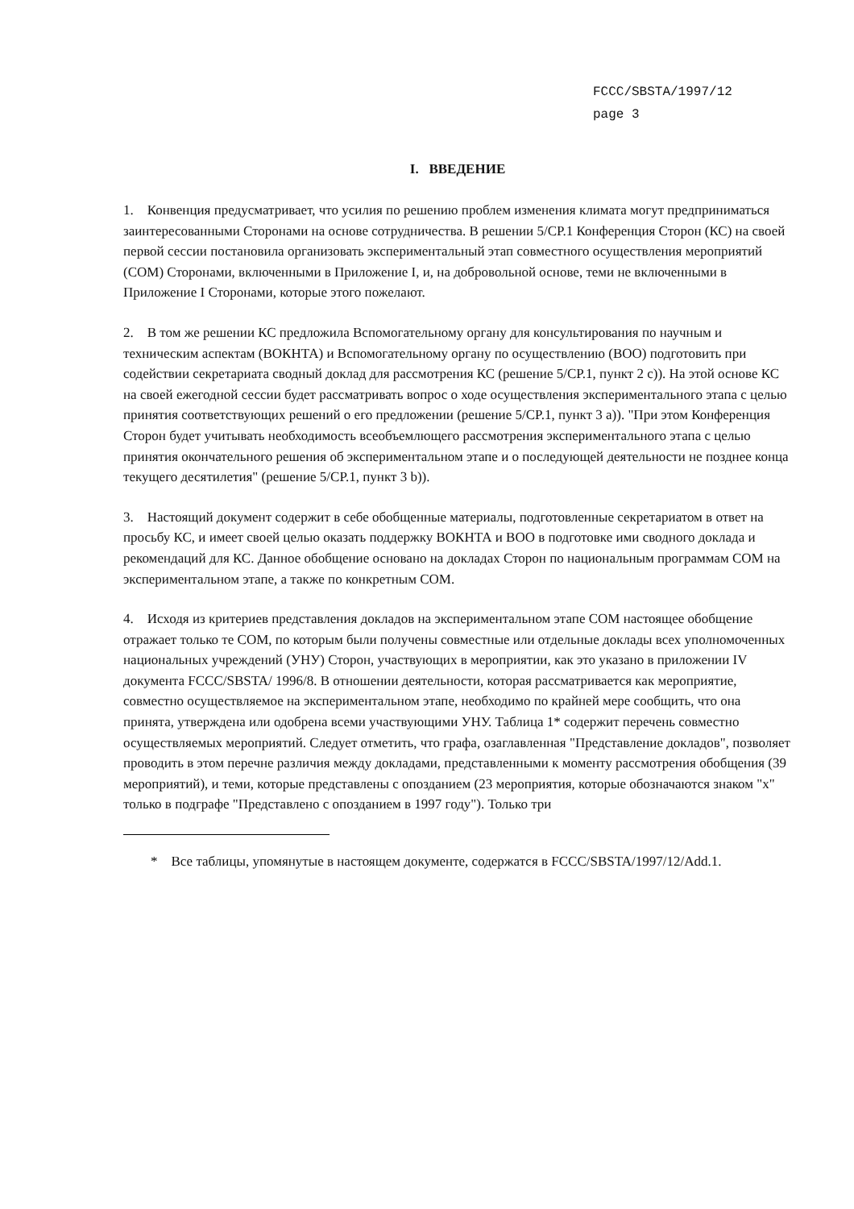FCCC/SBSTA/1997/12
page 3
I. ВВЕДЕНИЕ
1. Конвенция предусматривает, что усилия по решению проблем изменения климата могут предприниматься заинтересованными Сторонами на основе сотрудничества. В решении 5/CP.1 Конференция Сторон (КС) на своей первой сессии постановила организовать экспериментальный этап совместного осуществления мероприятий (СОМ) Сторонами, включенными в Приложение I, и, на добровольной основе, теми не включенными в Приложение I Сторонами, которые этого пожелают.
2. В том же решении КС предложила Вспомогательному органу для консультирования по научным и техническим аспектам (ВОКНТА) и Вспомогательному органу по осуществлению (ВОО) подготовить при содействии секретариата сводный доклад для рассмотрения КС (решение 5/CP.1, пункт 2 c)). На этой основе КС на своей ежегодной сессии будет рассматривать вопрос о ходе осуществления экспериментального этапа с целью принятия соответствующих решений о его предложении (решение 5/CP.1, пункт 3 a)). "При этом Конференция Сторон будет учитывать необходимость всеобъемлющего рассмотрения экспериментального этапа с целью принятия окончательного решения об экспериментальном этапе и о последующей деятельности не позднее конца текущего десятилетия" (решение 5/CP.1, пункт 3 b)).
3. Настоящий документ содержит в себе обобщенные материалы, подготовленные секретариатом в ответ на просьбу КС, и имеет своей целью оказать поддержку ВОКНТА и ВОО в подготовке ими сводного доклада и рекомендаций для КС. Данное обобщение основано на докладах Сторон по национальным программам СОМ на экспериментальном этапе, а также по конкретным СОМ.
4. Исходя из критериев представления докладов на экспериментальном этапе СОМ настоящее обобщение отражает только те СОМ, по которым были получены совместные или отдельные доклады всех уполномоченных национальных учреждений (УНУ) Сторон, участвующих в мероприятии, как это указано в приложении IV документа FCCC/SBSTA/ 1996/8. В отношении деятельности, которая рассматривается как мероприятие, совместно осуществляемое на экспериментальном этапе, необходимо по крайней мере сообщить, что она принята, утверждена или одобрена всеми участвующими УНУ. Таблица 1* содержит перечень совместно осуществляемых мероприятий. Следует отметить, что графа, озаглавленная "Представление докладов", позволяет проводить в этом перечне различия между докладами, представленными к моменту рассмотрения обобщения (39 мероприятий), и теми, которые представлены с опозданием (23 мероприятия, которые обозначаются знаком "x" только в подграфе "Представлено с опозданием в 1997 году"). Только три
* Все таблицы, упомянутые в настоящем документе, содержатся в FCCC/SBSTA/1997/12/Add.1.